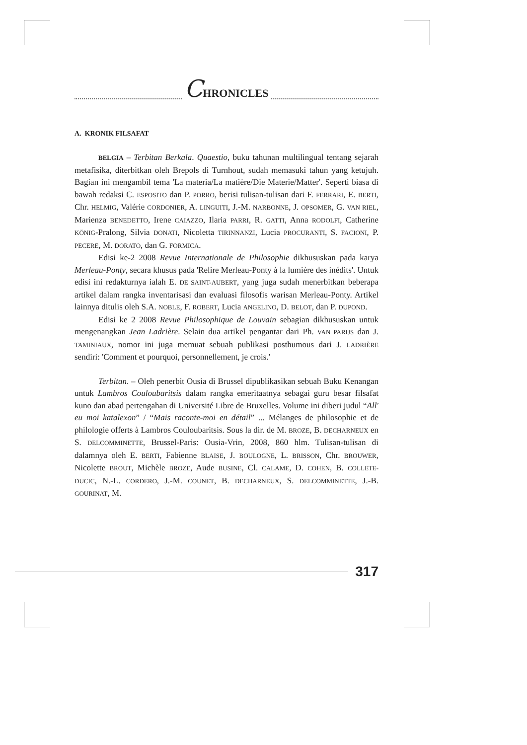CHRONICLES
A. KRONIK FILSAFAT
BELGIA – Terbitan Berkala. Quaestio, buku tahunan multilingual tentang sejarah metafisika, diterbitkan oleh Brepols di Turnhout, sudah memasuki tahun yang ketujuh. Bagian ini mengambil tema 'La materia/La matière/Die Materie/Matter'. Seperti biasa di bawah redaksi C. ESPOSITO dan P. PORRO, berisi tulisan-tulisan dari F. FERRARI, E. BERTI, Chr. HELMIG, Valérie CORDONIER, A. LINGUITI, J.-M. NARBONNE, J. OPSOMER, G. VAN RIEL, Marienza BENEDETTO, Irene CAIAZZO, Ilaria PARRI, R. GATTI, Anna RODOLFI, Catherine KÖNIG-Pralong, Silvia DONATI, Nicoletta TIRINNANZI, Lucia PROCURANTI, S. FACIONI, P. PECERE, M. DORATO, dan G. FORMICA.
Edisi ke-2 2008 Revue Internationale de Philosophie dikhususkan pada karya Merleau-Ponty, secara khusus pada 'Relire Merleau-Ponty à la lumière des inédits'. Untuk edisi ini redakturnya ialah E. DE SAINT-AUBERT, yang juga sudah menerbitkan beberapa artikel dalam rangka inventarisasi dan evaluasi filosofis warisan Merleau-Ponty. Artikel lainnya ditulis oleh S.A. NOBLE, F. ROBERT, Lucia ANGELINO, D. BELOT, dan P. DUPOND.
Edisi ke 2 2008 Revue Philosophique de Louvain sebagian dikhususkan untuk mengenangkan Jean Ladrière. Selain dua artikel pengantar dari Ph. VAN PARIJS dan J. TAMINIAUX, nomor ini juga memuat sebuah publikasi posthumous dari J. LADRIÈRE sendiri: 'Comment et pourquoi, personnellement, je crois.'
Terbitan. – Oleh penerbit Ousia di Brussel dipublikasikan sebuah Buku Kenangan untuk Lambros Couloubaritsis dalam rangka emeritaatnya sebagai guru besar filsafat kuno dan abad pertengahan di Université Libre de Bruxelles. Volume ini diberi judul “All' eu moi katalexon” / “Mais raconte-moi en détail” ... Mélanges de philosophie et de philologie offerts à Lambros Couloubaritsis. Sous la dir. de M. BROZE, B. DECHARNEUX en S. DELCOMMINETTE, Brussel-Paris: Ousia-Vrin, 2008, 860 hlm. Tulisan-tulisan di dalamnya oleh E. BERTI, Fabienne BLAISE, J. BOULOGNE, L. BRISSON, Chr. BROUWER, Nicolette BROUT, Michèle BROZE, Aude BUSINE, Cl. CALAME, D. COHEN, B. COLLETE-DUCIC, N.-L. CORDERO, J.-M. COUNET, B. DECHARNEUX, S. DELCOMMINETTE, J.-B. GOURINAT, M.
317